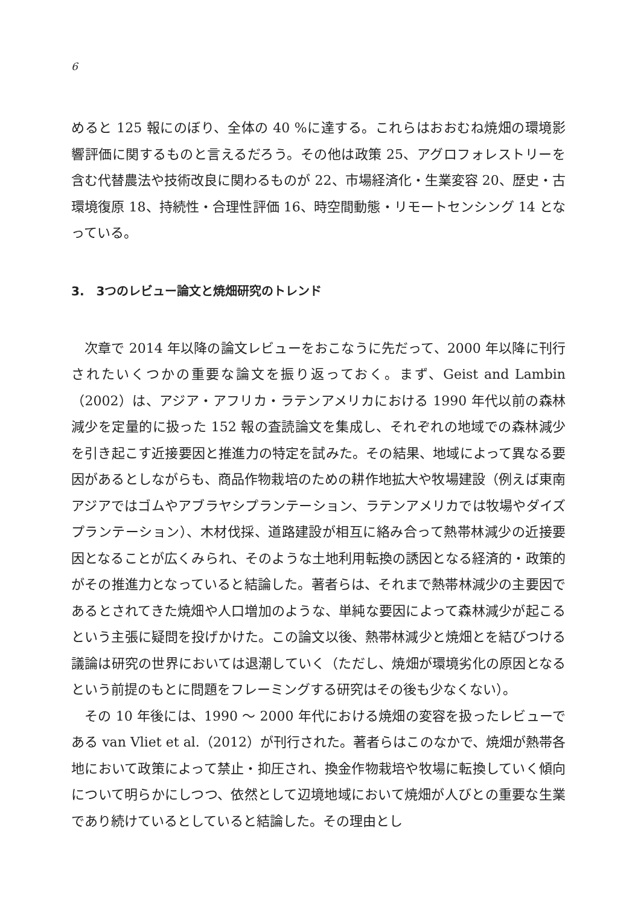6
めると 125 報にのぼり、全体の 40 %に達する。これらはおおむね焼畑の環境影響評価に関するものと言えるだろう。その他は政策 25、アグロフォレストリーを含む代替農法や技術改良に関わるものが 22、市場経済化・生業変容 20、歴史・古環境復原 18、持続性・合理性評価 16、時空間動態・リモートセンシング 14 となっている。
3.　3つのレビュー論文と焼畑研究のトレンド
次章で 2014 年以降の論文レビューをおこなうに先だって、2000 年以降に刊行されたいくつかの重要な論文を振り返っておく。まず、Geist and Lambin（2002）は、アジア・アフリカ・ラテンアメリカにおける 1990 年代以前の森林減少を定量的に扱った 152 報の査読論文を集成し、それぞれの地域での森林減少を引き起こす近接要因と推進力の特定を試みた。その結果、地域によって異なる要因があるとしながらも、商品作物栽培のための耕作地拡大や牧場建設（例えば東南アジアではゴムやアブラヤシプランテーション、ラテンアメリカでは牧場やダイズプランテーション）、木材伐採、道路建設が相互に絡み合って熱帯林減少の近接要因となることが広くみられ、そのような土地利用転換の誘因となる経済的・政策的がその推進力となっていると結論した。著者らは、それまで熱帯林減少の主要因であるとされてきた焼畑や人口増加のような、単純な要因によって森林減少が起こるという主張に疑問を投げかけた。この論文以後、熱帯林減少と焼畑とを結びつける議論は研究の世界においては退潮していく（ただし、焼畑が環境劣化の原因となるという前提のもとに問題をフレーミングする研究はその後も少なくない）。
その 10 年後には、1990 〜 2000 年代における焼畑の変容を扱ったレビューである van Vliet et al.（2012）が刊行された。著者らはこのなかで、焼畑が熱帯各地において政策によって禁止・抑圧され、換金作物栽培や牧場に転換していく傾向について明らかにしつつ、依然として辺境地域において焼畑が人びとの重要な生業であり続けているとしていると結論した。その理由とし